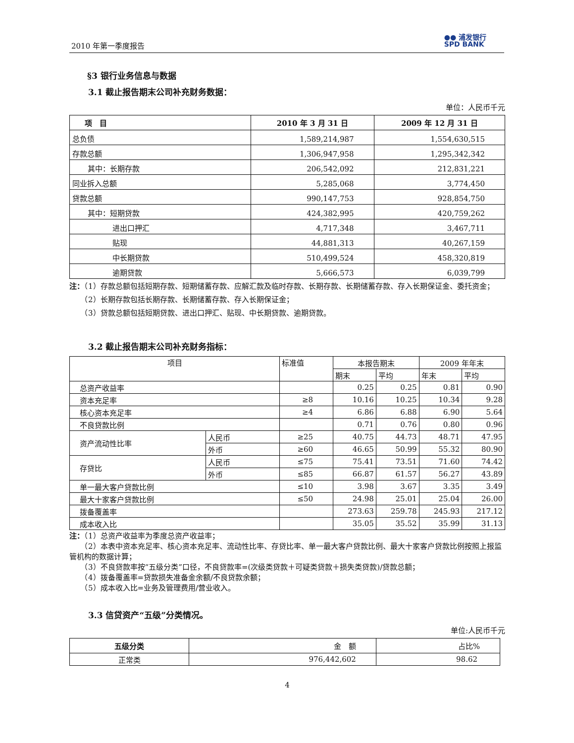2010 年第一季度报告
●● 浦发银行
SPD BANK
§3 银行业务信息与数据
3.1 截止报告期末公司补充财务数据：
单位：人民币千元
| 项 目 | 2010 年 3 月 31 日 | 2009 年 12 月 31 日 |
| --- | --- | --- |
| 总负债 | 1,589,214,987 | 1,554,630,515 |
| 存款总额 | 1,306,947,958 | 1,295,342,342 |
| 其中：长期存款 | 206,542,092 | 212,831,221 |
| 同业拆入总额 | 5,285,068 | 3,774,450 |
| 贷款总额 | 990,147,753 | 928,854,750 |
| 其中：短期贷款 | 424,382,995 | 420,759,262 |
| 进出口押汇 | 4,717,348 | 3,467,711 |
| 贴现 | 44,881,313 | 40,267,159 |
| 中长期贷款 | 510,499,524 | 458,320,819 |
| 逾期贷款 | 5,666,573 | 6,039,799 |
注：（1）存款总额包括短期存款、短期储蓄存款、应解汇款及临时存款、长期存款、长期储蓄存款、存入长期保证金、委托资金；
　　（2）长期存款包括长期存款、长期储蓄存款、存入长期保证金；
　　（3）贷款总额包括短期贷款、进出口押汇、贴现、中长期贷款、逾期贷款。
3.2 截止报告期末公司补充财务指标：
| 项目 | | 标准值 | 本报告期末 | | 2009 年年末 | |
| | | | 期末 | 平均 | 年末 | 平均 |
| 总资产收益率 | | | 0.25 | 0.25 | 0.81 | 0.90 |
| 资本充足率 | | ≥8 | 10.16 | 10.25 | 10.34 | 9.28 |
| 核心资本充足率 | | ≥4 | 6.86 | 6.88 | 6.90 | 5.64 |
| 不良贷款比例 | | | 0.71 | 0.76 | 0.80 | 0.96 |
| 资产流动性比率 | 人民币 | ≥25 | 40.75 | 44.73 | 48.71 | 47.95 |
| | 外币 | ≥60 | 46.65 | 50.99 | 55.32 | 80.90 |
| 存贷比 | 人民币 | ≤75 | 75.41 | 73.51 | 71.60 | 74.42 |
| | 外币 | ≤85 | 66.87 | 61.57 | 56.27 | 43.89 |
| 单一最大客户贷款比例 | | ≤10 | 3.98 | 3.67 | 3.35 | 3.49 |
| 最大十家客户贷款比例 | | ≤50 | 24.98 | 25.01 | 25.04 | 26.00 |
| 拨备覆盖率 | | | 273.63 | 259.78 | 245.93 | 217.12 |
| 成本收入比 | | | 35.05 | 35.52 | 35.99 | 31.13 |
注：（1）总资产收益率为季度总资产收益率；
　　（2）本表中资本充足率、核心资本充足率、流动性比率、存贷比率、单一最大客户贷款比例、最大十家客户贷款比例按照上报监管机构的数据计算；
　　（3）不良贷款率按“五级分类”口径，不良贷款率=(次级类贷款＋可疑类贷款＋损失类贷款)/贷款总额；
　　（4）拨备覆盖率=贷款损失准备金余额/不良贷款余额；
　　（5）成本收入比=业务及管理费用/营业收入。
3.3 信贷资产“五级”分类情况。
单位:人民币千元
| 五级分类 | 金 额 | 占比% |
| 正常类 | 976,442,602 | 98.62 |
4